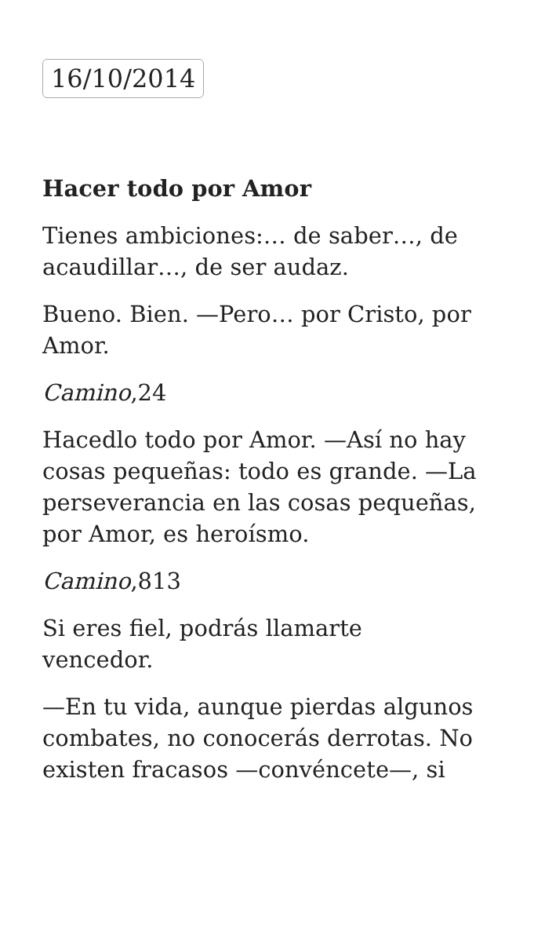16/10/2014
Hacer todo por Amor
Tienes ambiciones:… de saber…, de acaudillar…, de ser audaz.
Bueno. Bien. —Pero… por Cristo, por Amor.
Camino,24
Hacedlo todo por Amor. —Así no hay cosas pequeñas: todo es grande. —La perseverancia en las cosas pequeñas, por Amor, es heroísmo.
Camino,813
Si eres fiel, podrás llamarte
vencedor.
—En tu vida, aunque pierdas algunos combates, no conocerás derrotas. No existen fracasos —convéncete—, si